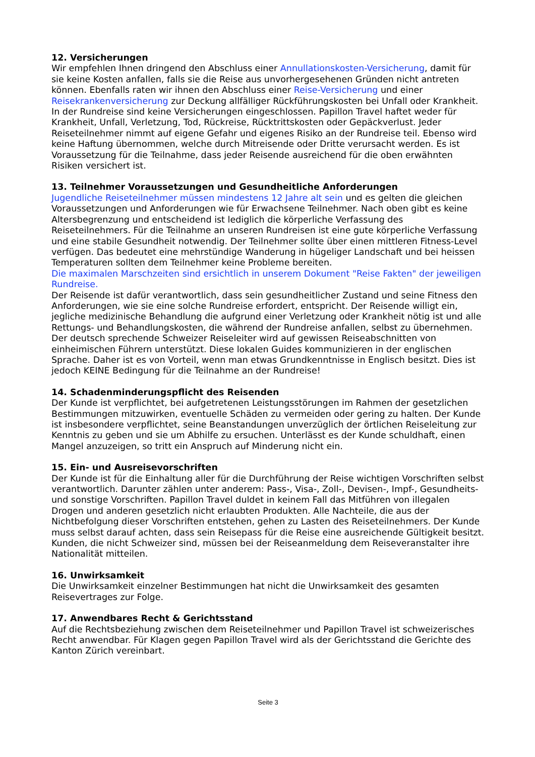12. Versicherungen
Wir empfehlen Ihnen dringend den Abschluss einer Annullationskosten-Versicherung, damit für sie keine Kosten anfallen, falls sie die Reise aus unvorhergesehenen Gründen nicht antreten können. Ebenfalls raten wir ihnen den Abschluss einer Reise-Versicherung und einer Reisekrankenversicherung zur Deckung allfälliger Rückführungskosten bei Unfall oder Krankheit. In der Rundreise sind keine Versicherungen eingeschlossen. Papillon Travel haftet weder für Krankheit, Unfall, Verletzung, Tod, Rückreise, Rücktrittskosten oder Gepäckverlust. Jeder Reiseteilnehmer nimmt auf eigene Gefahr und eigenes Risiko an der Rundreise teil. Ebenso wird keine Haftung übernommen, welche durch Mitreisende oder Dritte verursacht werden. Es ist Voraussetzung für die Teilnahme, dass jeder Reisende ausreichend für die oben erwähnten Risiken versichert ist.
13. Teilnehmer Voraussetzungen und Gesundheitliche Anforderungen
Jugendliche Reiseteilnehmer müssen mindestens 12 Jahre alt sein und es gelten die gleichen Voraussetzungen und Anforderungen wie für Erwachsene Teilnehmer. Nach oben gibt es keine Altersbegrenzung und entscheidend ist lediglich die körperliche Verfassung des Reiseteilnehmers. Für die Teilnahme an unseren Rundreisen ist eine gute körperliche Verfassung und eine stabile Gesundheit notwendig. Der Teilnehmer sollte über einen mittleren Fitness-Level verfügen. Das bedeutet eine mehrstündige Wanderung in hügeliger Landschaft und bei heissen Temperaturen sollten dem Teilnehmer keine Probleme bereiten.
Die maximalen Marschzeiten sind ersichtlich in unserem Dokument "Reise Fakten" der jeweiligen Rundreise.
Der Reisende ist dafür verantwortlich, dass sein gesundheitlicher Zustand und seine Fitness den Anforderungen, wie sie eine solche Rundreise erfordert, entspricht. Der Reisende willigt ein, jegliche medizinische Behandlung die aufgrund einer Verletzung oder Krankheit nötig ist und alle Rettungs- und Behandlungskosten, die während der Rundreise anfallen, selbst zu übernehmen.
Der deutsch sprechende Schweizer Reiseleiter wird auf gewissen Reiseabschnitten von einheimischen Führern unterstützt. Diese lokalen Guides kommunizieren in der englischen Sprache. Daher ist es von Vorteil, wenn man etwas Grundkenntnisse in Englisch besitzt. Dies ist jedoch KEINE Bedingung für die Teilnahme an der Rundreise!
14. Schadenminderungspflicht des Reisenden
Der Kunde ist verpflichtet, bei aufgetretenen Leistungsstörungen im Rahmen der gesetzlichen Bestimmungen mitzuwirken, eventuelle Schäden zu vermeiden oder gering zu halten. Der Kunde ist insbesondere verpflichtet, seine Beanstandungen unverzüglich der örtlichen Reiseleitung zur Kenntnis zu geben und sie um Abhilfe zu ersuchen. Unterlässt es der Kunde schuldhaft, einen Mangel anzuzeigen, so tritt ein Anspruch auf Minderung nicht ein.
15. Ein- und Ausreisevorschriften
Der Kunde ist für die Einhaltung aller für die Durchführung der Reise wichtigen Vorschriften selbst verantwortlich. Darunter zählen unter anderem: Pass-, Visa-, Zoll-, Devisen-, Impf-, Gesundheits- und sonstige Vorschriften. Papillon Travel duldet in keinem Fall das Mitführen von illegalen Drogen und anderen gesetzlich nicht erlaubten Produkten. Alle Nachteile, die aus der Nichtbefolgung dieser Vorschriften entstehen, gehen zu Lasten des Reiseteilnehmers. Der Kunde muss selbst darauf achten, dass sein Reisepass für die Reise eine ausreichende Gültigkeit besitzt.
Kunden, die nicht Schweizer sind, müssen bei der Reiseanmeldung dem Reiseveranstalter ihre Nationalität mitteilen.
16. Unwirksamkeit
Die Unwirksamkeit einzelner Bestimmungen hat nicht die Unwirksamkeit des gesamten Reisevertrages zur Folge.
17. Anwendbares Recht & Gerichtsstand
Auf die Rechtsbeziehung zwischen dem Reiseteilnehmer und Papillon Travel ist schweizerisches Recht anwendbar. Für Klagen gegen Papillon Travel wird als der Gerichtsstand die Gerichte des Kanton Zürich vereinbart.
Seite 3